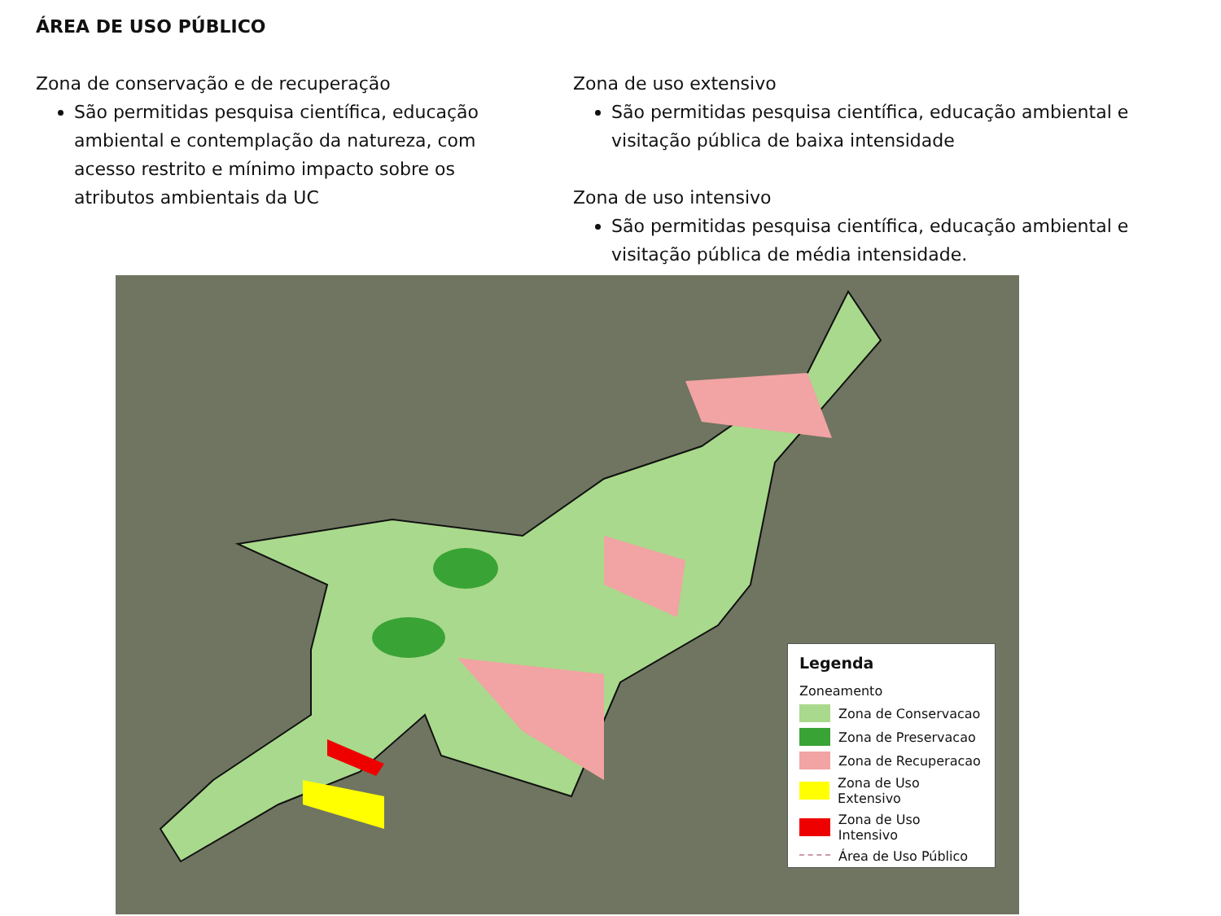ÁREA DE USO PÚBLICO
Zona de conservação e de recuperação
São permitidas pesquisa científica, educação ambiental e contemplação da natureza, com acesso restrito e mínimo impacto sobre os atributos ambientais da UC
Zona de uso extensivo
São permitidas pesquisa científica, educação ambiental e visitação pública de baixa intensidade
Zona de uso intensivo
São permitidas pesquisa científica, educação ambiental e visitação pública de média intensidade.
Legenda
Zoneamento
Zona de Conservacao
Zona de Preservacao
Zona de Recuperacao
Zona de Uso Extensivo
Zona de Uso Intensivo
Área de Uso Público